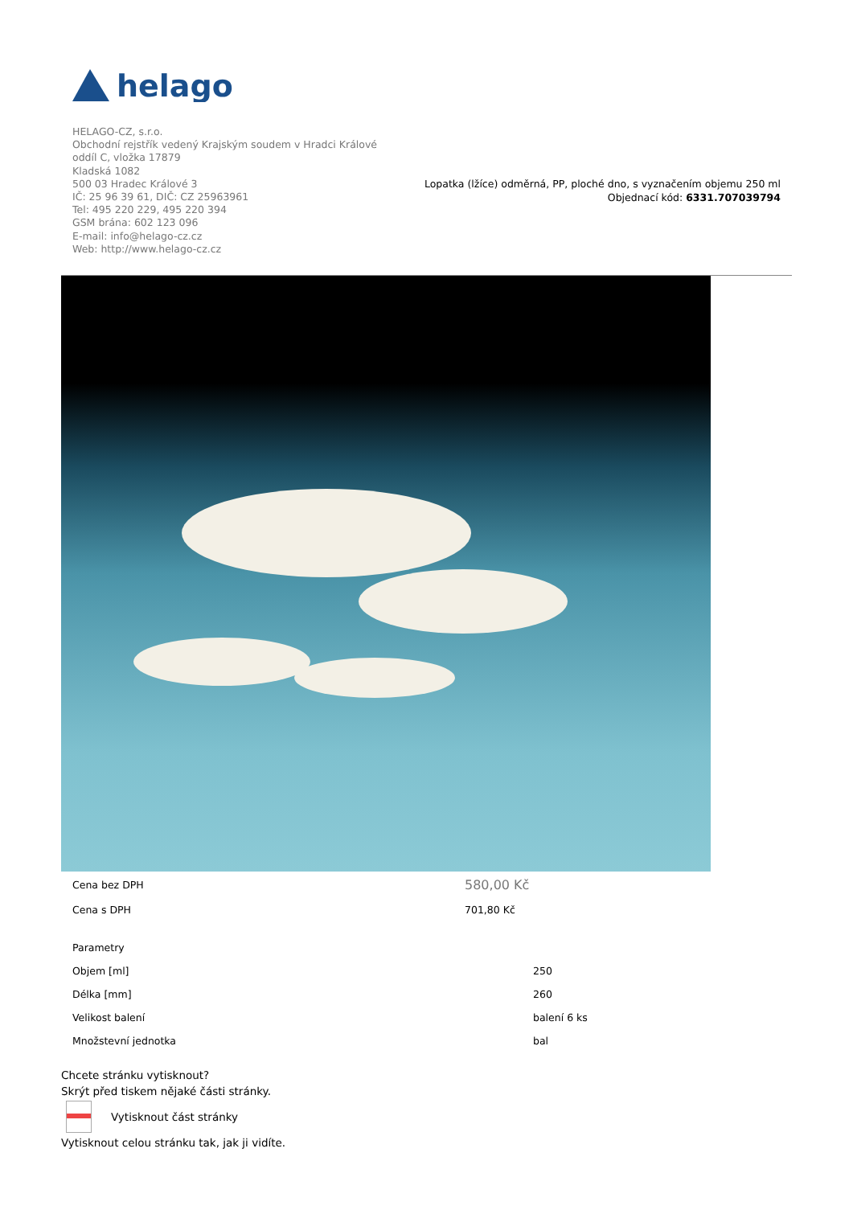helago
HELAGO-CZ, s.r.o.
Obchodní rejstřík vedený Krajským soudem v Hradci Králové
oddíl C, vložka 17879
Kladská 1082
500 03 Hradec Králové 3
IČ: 25 96 39 61, DIČ: CZ 25963961
Tel: 495 220 229, 495 220 394
GSM brána: 602 123 096
E-mail: info@helago-cz.cz
Web: http://www.helago-cz.cz
Lopatka (lžíce) odměrná, PP, ploché dno, s vyznačením objemu 250 ml
Objednací kód: 6331.707039794
| Cena bez DPH | 580,00 Kč |
| Cena s DPH | 701,80 Kč |
| Parametry | |
| Objem [ml] | 250 |
| Délka [mm] | 260 |
| Velikost balení | balení 6 ks |
| Množstevní jednotka | bal |
Chcete stránku vytisknout?
Skrýt před tiskem nějaké části stránky.
Vytisknout část stránky
Vytisknout celou stránku tak, jak ji vidíte.